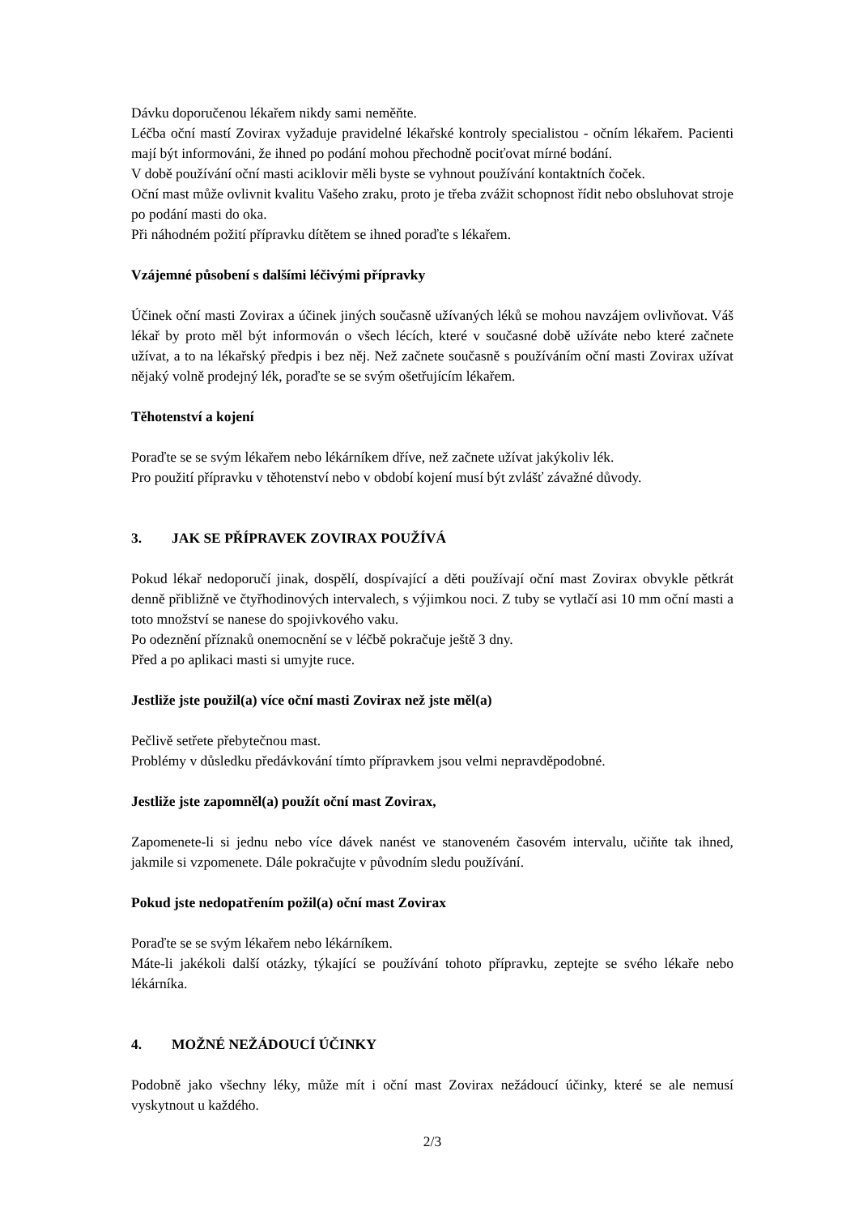Dávku doporučenou lékařem nikdy sami neměňte.
Léčba oční mastí Zovirax vyžaduje pravidelné lékařské kontroly specialistou - očním lékařem. Pacienti mají být informováni, že ihned po podání mohou přechodně pociťovat mírné bodání.
V době používání oční masti aciklovir měli byste se vyhnout používání kontaktních čoček.
Oční mast může ovlivnit kvalitu Vašeho zraku, proto je třeba zvážit schopnost řídit nebo obsluhovat stroje po podání masti do oka.
Při náhodném požití přípravku dítětem se ihned poraďte s lékařem.
Vzájemné působení s dalšími léčivými přípravky
Účinek oční masti Zovirax a účinek jiných současně užívaných léků se mohou navzájem ovlivňovat. Váš lékař by proto měl být informován o všech lécích, které v současné době užíváte nebo které začnete užívat, a to na lékařský předpis i bez něj. Než začnete současně s používáním oční masti Zovirax užívat nějaký volně prodejný lék, poraďte se se svým ošetřujícím lékařem.
Těhotenství a kojení
Poraďte se se svým lékařem nebo lékárníkem dříve, než začnete užívat jakýkoliv lék.
Pro použití přípravku v těhotenství nebo v období kojení musí být zvlášť závažné důvody.
3. JAK SE PŘÍPRAVEK ZOVIRAX POUŽÍVÁ
Pokud lékař nedoporučí jinak, dospělí, dospívající a děti používají oční mast Zovirax obvykle pětkrát denně přibližně ve čtyřhodinových intervalech, s výjimkou noci. Z tuby se vytlačí asi 10 mm oční masti a toto množství se nanese do spojivkového vaku.
Po odeznění příznaků onemocnění se v léčbě pokračuje ještě 3 dny.
Před a po aplikaci masti si umyjte ruce.
Jestliže jste použil(a) více oční masti Zovirax než jste měl(a)
Pečlivě setřete přebytečnou mast.
Problémy v důsledku předávkování tímto přípravkem jsou velmi nepravděpodobné.
Jestliže jste zapomněl(a) použít oční mast Zovirax,
Zapomenete-li si jednu nebo více dávek nanést ve stanoveném časovém intervalu, učiňte tak ihned, jakmile si vzpomenete. Dále pokračujte v původním sledu používání.
Pokud jste nedopatřením požil(a) oční mast Zovirax
Poraďte se se svým lékařem nebo lékárníkem.
Máte-li jakékoli další otázky, týkající se používání tohoto přípravku, zeptejte se svého lékaře nebo lékárníka.
4. MOŽNÉ NEŽÁDOUCÍ ÚČINKY
Podobně jako všechny léky, může mít i oční mast Zovirax nežádoucí účinky, které se ale nemusí vyskytnout u každého.
2/3